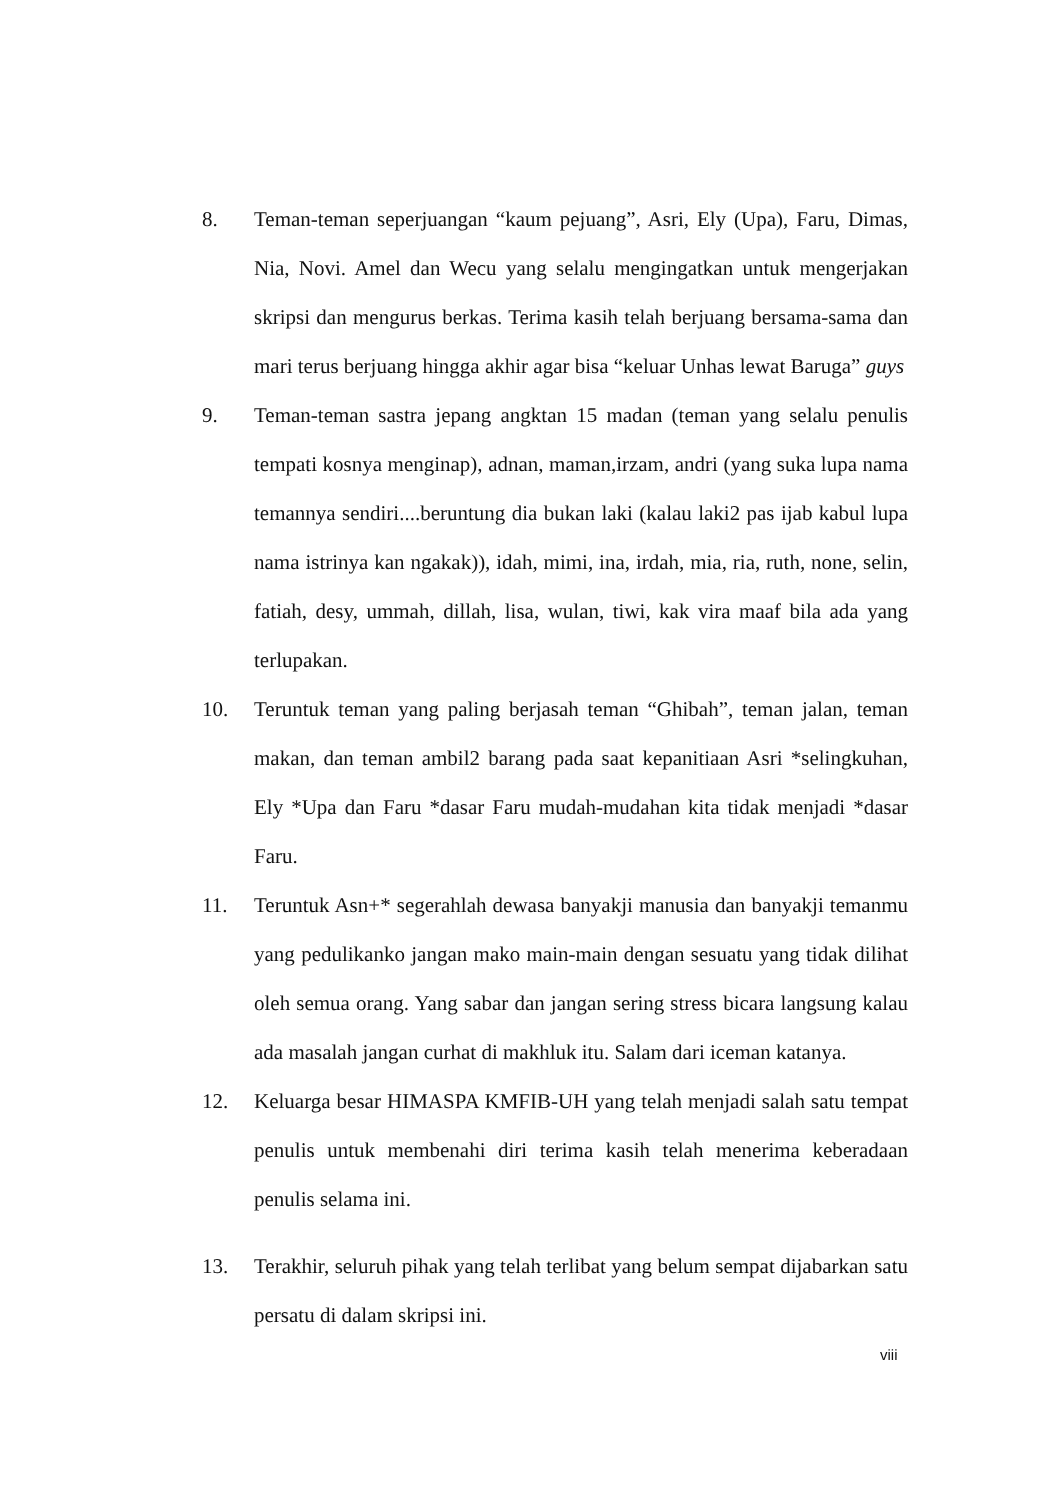8. Teman-teman seperjuangan “kaum pejuang”, Asri, Ely (Upa), Faru, Dimas, Nia, Novi. Amel dan Wecu yang selalu mengingatkan untuk mengerjakan skripsi dan mengurus berkas. Terima kasih telah berjuang bersama-sama dan mari terus berjuang hingga akhir agar bisa “keluar Unhas lewat Baruga” guys
9. Teman-teman sastra jepang angktan 15 madan (teman yang selalu penulis tempati kosnya menginap), adnan, maman,irzam, andri (yang suka lupa nama temannya sendiri....beruntung dia bukan laki (kalau laki2 pas ijab kabul lupa nama istrinya kan ngakak)), idah, mimi, ina, irdah, mia, ria, ruth, none, selin, fatiah, desy, ummah, dillah, lisa, wulan, tiwi, kak vira maaf bila ada yang terlupakan.
10. Teruntuk teman yang paling berjasah teman “Ghibah”, teman jalan, teman makan, dan teman ambil2 barang pada saat kepanitiaan Asri *selingkuhan, Ely *Upa dan Faru *dasar Faru mudah-mudahan kita tidak menjadi *dasar Faru.
11. Teruntuk Asn+* segerahlah dewasa banyakji manusia dan banyakji temanmu yang pedulikanko jangan mako main-main dengan sesuatu yang tidak dilihat oleh semua orang. Yang sabar dan jangan sering stress bicara langsung kalau ada masalah jangan curhat di makhluk itu. Salam dari iceman katanya.
12. Keluarga besar HIMASPA KMFIB-UH yang telah menjadi salah satu tempat penulis untuk membenahi diri terima kasih telah menerima keberadaan penulis selama ini.
13. Terakhir, seluruh pihak yang telah terlibat yang belum sempat dijabarkan satu persatu di dalam skripsi ini.
viii